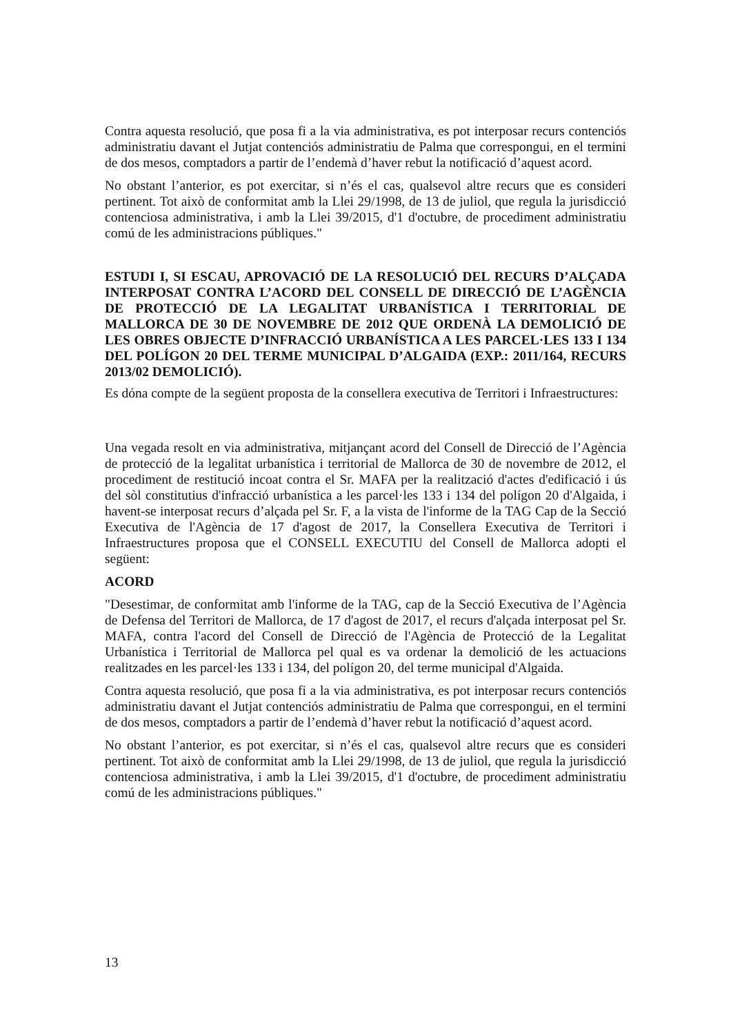Contra aquesta resolució, que posa fi a la via administrativa, es pot interposar recurs contenciós administratiu davant el Jutjat contenciós administratiu de Palma que correspongui, en el termini de dos mesos, comptadors a partir de l’endemà d’haver rebut la notificació d’aquest acord.
No obstant l’anterior, es pot exercitar, si n’és el cas, qualsevol altre recurs que es consideri pertinent. Tot això de conformitat amb la Llei 29/1998, de 13 de juliol, que regula la jurisdicció contenciosa administrativa, i amb la Llei 39/2015, d'1 d'octubre, de procediment administratiu comú de les administracions públiques."
ESTUDI I, SI ESCAU, APROVACIÓ DE LA RESOLUCIÓ DEL RECURS D’ALÇADA INTERPOSAT CONTRA L’ACORD DEL CONSELL DE DIRECCIÓ DE L’AGÈNCIA DE PROTECCIÓ DE LA LEGALITAT URBANÍSTICA I TERRITORIAL DE MALLORCA DE 30 DE NOVEMBRE DE 2012 QUE ORDENÀ LA DEMOLICIÓ DE LES OBRES OBJECTE D’INFRACCIÓ URBANÍSTICA A LES PARCEL·LES 133 I 134 DEL POLÍGON 20 DEL TERME MUNICIPAL D’ALGAIDA (EXP.: 2011/164, RECURS 2013/02 DEMOLICIÓ).
Es dóna compte de la següent proposta de la consellera executiva de Territori i Infraestructures:
Una vegada resolt en via administrativa, mitjançant acord del Consell de Direcció de l’Agència de protecció de la legalitat urbanística i territorial de Mallorca de 30 de novembre de 2012, el procediment de restitució incoat contra el Sr. MAFA per la realització d'actes d'edificació i ús del sòl constitutius d'infracció urbanística a les parcel·les 133 i 134 del polígon 20 d'Algaida, i havent-se interposat recurs d’alçada pel Sr. F, a la vista de l'informe de la TAG Cap de la Secció Executiva de l'Agència de 17 d'agost de 2017, la Consellera Executiva de Territori i Infraestructures proposa que el CONSELL EXECUTIU del Consell de Mallorca adopti el següent:
ACORD
"Desestimar, de conformitat amb l'informe de la TAG, cap de la Secció Executiva de l’Agència de Defensa del Territori de Mallorca, de 17 d'agost de 2017, el recurs d'alçada interposat pel Sr. MAFA, contra l'acord del Consell de Direcció de l'Agència de Protecció de la Legalitat Urbanística i Territorial de Mallorca pel qual es va ordenar la demolició de les actuacions realitzades en les parcel·les 133 i 134, del polígon 20, del terme municipal d'Algaida.
Contra aquesta resolució, que posa fi a la via administrativa, es pot interposar recurs contenciós administratiu davant el Jutjat contenciós administratiu de Palma que correspongui, en el termini de dos mesos, comptadors a partir de l’endemà d’haver rebut la notificació d’aquest acord.
No obstant l’anterior, es pot exercitar, si n’és el cas, qualsevol altre recurs que es consideri pertinent. Tot això de conformitat amb la Llei 29/1998, de 13 de juliol, que regula la jurisdicció contenciosa administrativa, i amb la Llei 39/2015, d'1 d'octubre, de procediment administratiu comú de les administracions públiques."
13